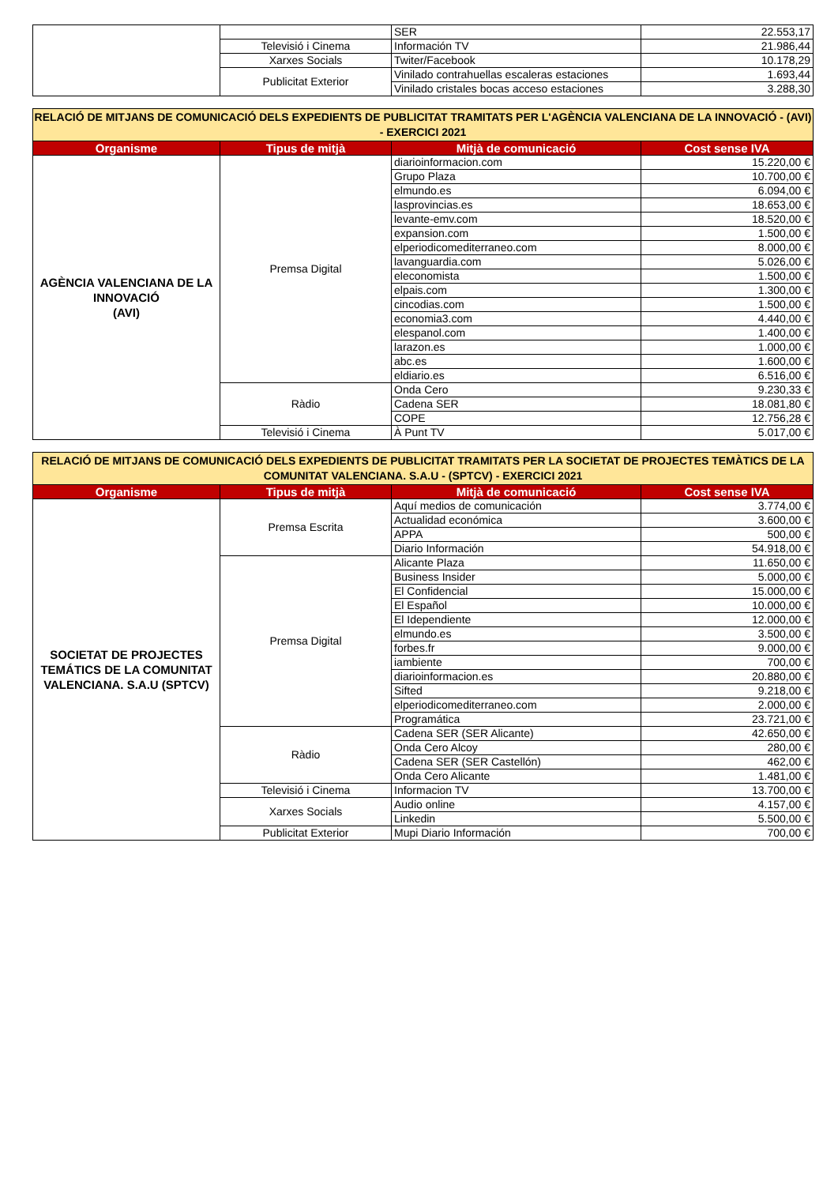| | | SER | 22.553,17 |
| | Televisió i Cinema | Información TV | 21.986,44 |
| | Xarxes Socials | Twiter/Facebook | 10.178,29 |
| | Publicitat Exterior | Vinilado contrahuellas escaleras estaciones | 1.693,44 |
| | | Vinilado cristales bocas acceso estaciones | 3.288,30 |
| RELACIÓ DE MITJANS DE COMUNICACIÓ DELS EXPEDIENTS DE PUBLICITAT TRAMITATS PER L'AGÈNCIA VALENCIANA DE LA INNOVACIÓ - (AVI) - EXERCICI 2021 | | | |
| Organisme | Tipus de mitjà | Mitjà de comunicació | Cost sense IVA |
| AGÈNCIA VALENCIANA DE LA INNOVACIÓ (AVI) | Premsa Digital | diarioinformacion.com | 15.220,00 € |
| | | Grupo Plaza | 10.700,00 € |
| | | elmundo.es | 6.094,00 € |
| | | lasprovincias.es | 18.653,00 € |
| | | levante-emv.com | 18.520,00 € |
| | | expansion.com | 1.500,00 € |
| | | elperiodicomediterraneo.com | 8.000,00 € |
| | | lavanguardia.com | 5.026,00 € |
| | | eleconomista | 1.500,00 € |
| | | elpais.com | 1.300,00 € |
| | | cincodias.com | 1.500,00 € |
| | | economia3.com | 4.440,00 € |
| | | elespanol.com | 1.400,00 € |
| | | larazon.es | 1.000,00 € |
| | | abc.es | 1.600,00 € |
| | | eldiario.es | 6.516,00 € |
| | Ràdio | Onda Cero | 9.230,33 € |
| | | Cadena SER | 18.081,80 € |
| | | COPE | 12.756,28 € |
| | Televisió i Cinema | À Punt TV | 5.017,00 € |
| RELACIÓ DE MITJANS DE COMUNICACIÓ DELS EXPEDIENTS DE PUBLICITAT TRAMITATS PER LA SOCIETAT DE PROJECTES TEMÀTICS DE LA COMUNITAT VALENCIANA. S.A.U - (SPTCV) - EXERCICI 2021 | | | |
| Organisme | Tipus de mitjà | Mitjà de comunicació | Cost sense IVA |
| SOCIETAT DE PROJECTES TEMÁTICS DE LA COMUNITAT VALENCIANA. S.A.U (SPTCV) | Premsa Escrita | Aquí medios de comunicación | 3.774,00 € |
| | | Actualidad económica | 3.600,00 € |
| | | APPA | 500,00 € |
| | | Diario Información | 54.918,00 € |
| | Premsa Digital | Alicante Plaza | 11.650,00 € |
| | | Business Insider | 5.000,00 € |
| | | El Confidencial | 15.000,00 € |
| | | El Español | 10.000,00 € |
| | | El Idependiente | 12.000,00 € |
| | | elmundo.es | 3.500,00 € |
| | | forbes.fr | 9.000,00 € |
| | | iambiente | 700,00 € |
| | | diarioinformacion.es | 20.880,00 € |
| | | Sifted | 9.218,00 € |
| | | elperiodicomediterraneo.com | 2.000,00 € |
| | | Programática | 23.721,00 € |
| | Ràdio | Cadena SER (SER Alicante) | 42.650,00 € |
| | | Onda Cero Alcoy | 280,00 € |
| | | Cadena SER (SER Castellón) | 462,00 € |
| | | Onda Cero Alicante | 1.481,00 € |
| | Televisió i Cinema | Informacion TV | 13.700,00 € |
| | Xarxes Socials | Audio online | 4.157,00 € |
| | | Linkedin | 5.500,00 € |
| | Publicitat Exterior | Mupi Diario Información | 700,00 € |